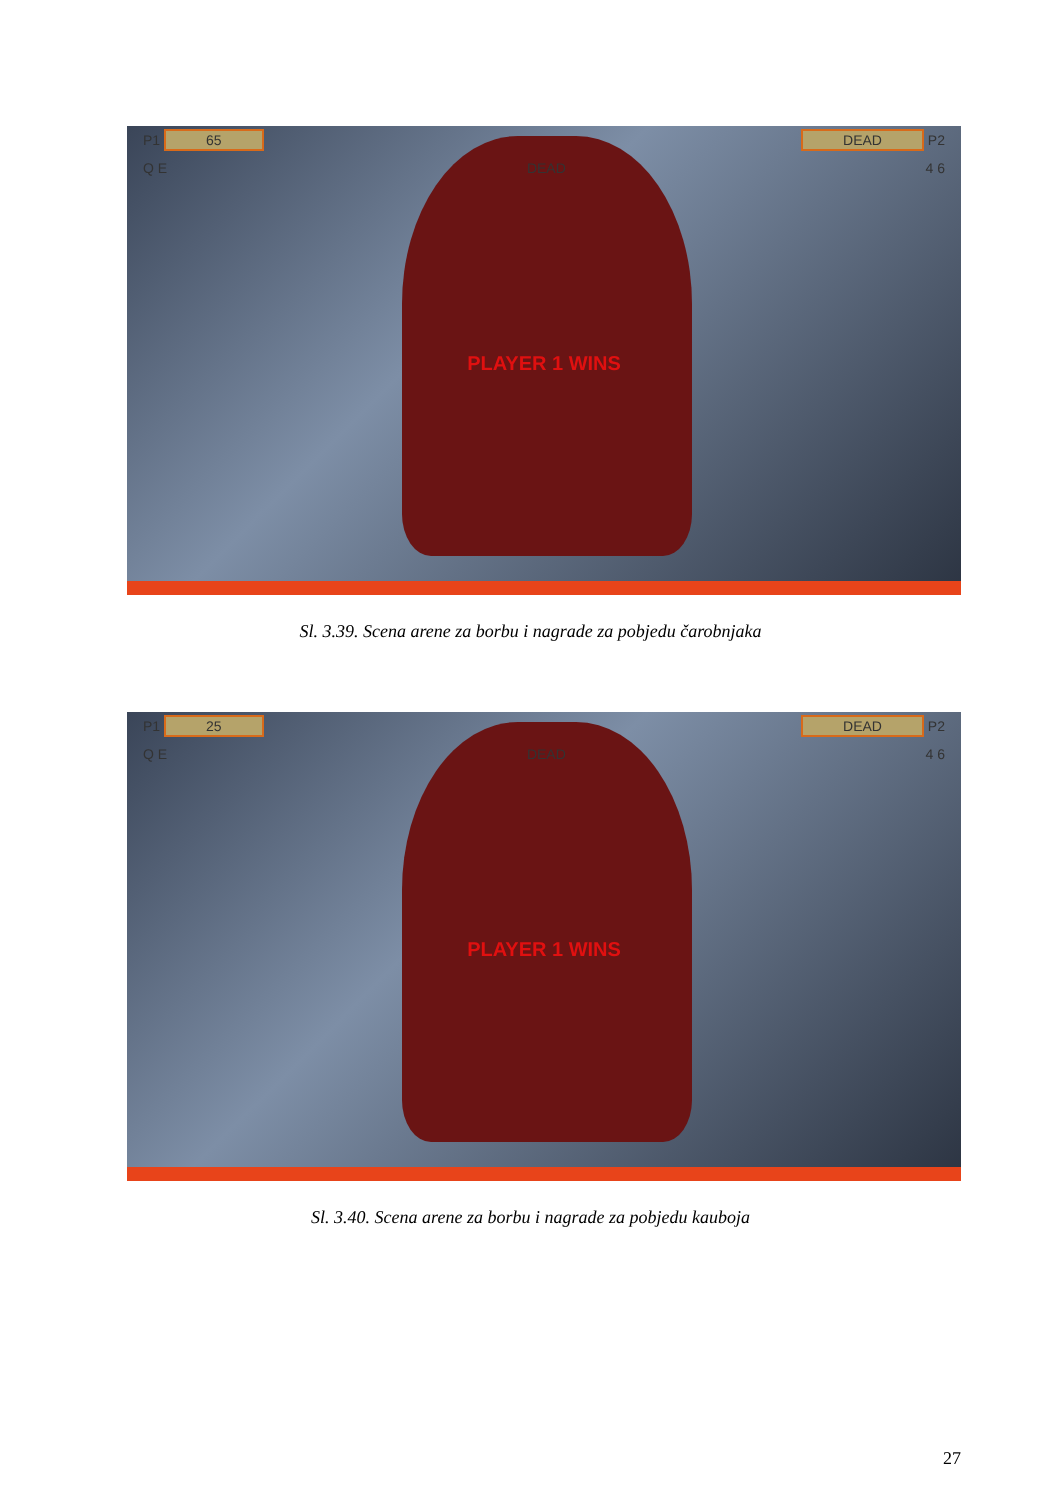P1 65 DEAD P2
Q E DEAD 4 6
PLAYER 1 WINS
Sl. 3.39. Scena arene za borbu i nagrade za pobjedu čarobnjaka
P1 25 DEAD P2
Q E DEAD 4 6
PLAYER 1 WINS
Sl. 3.40. Scena arene za borbu i nagrade za pobjedu kauboja
27